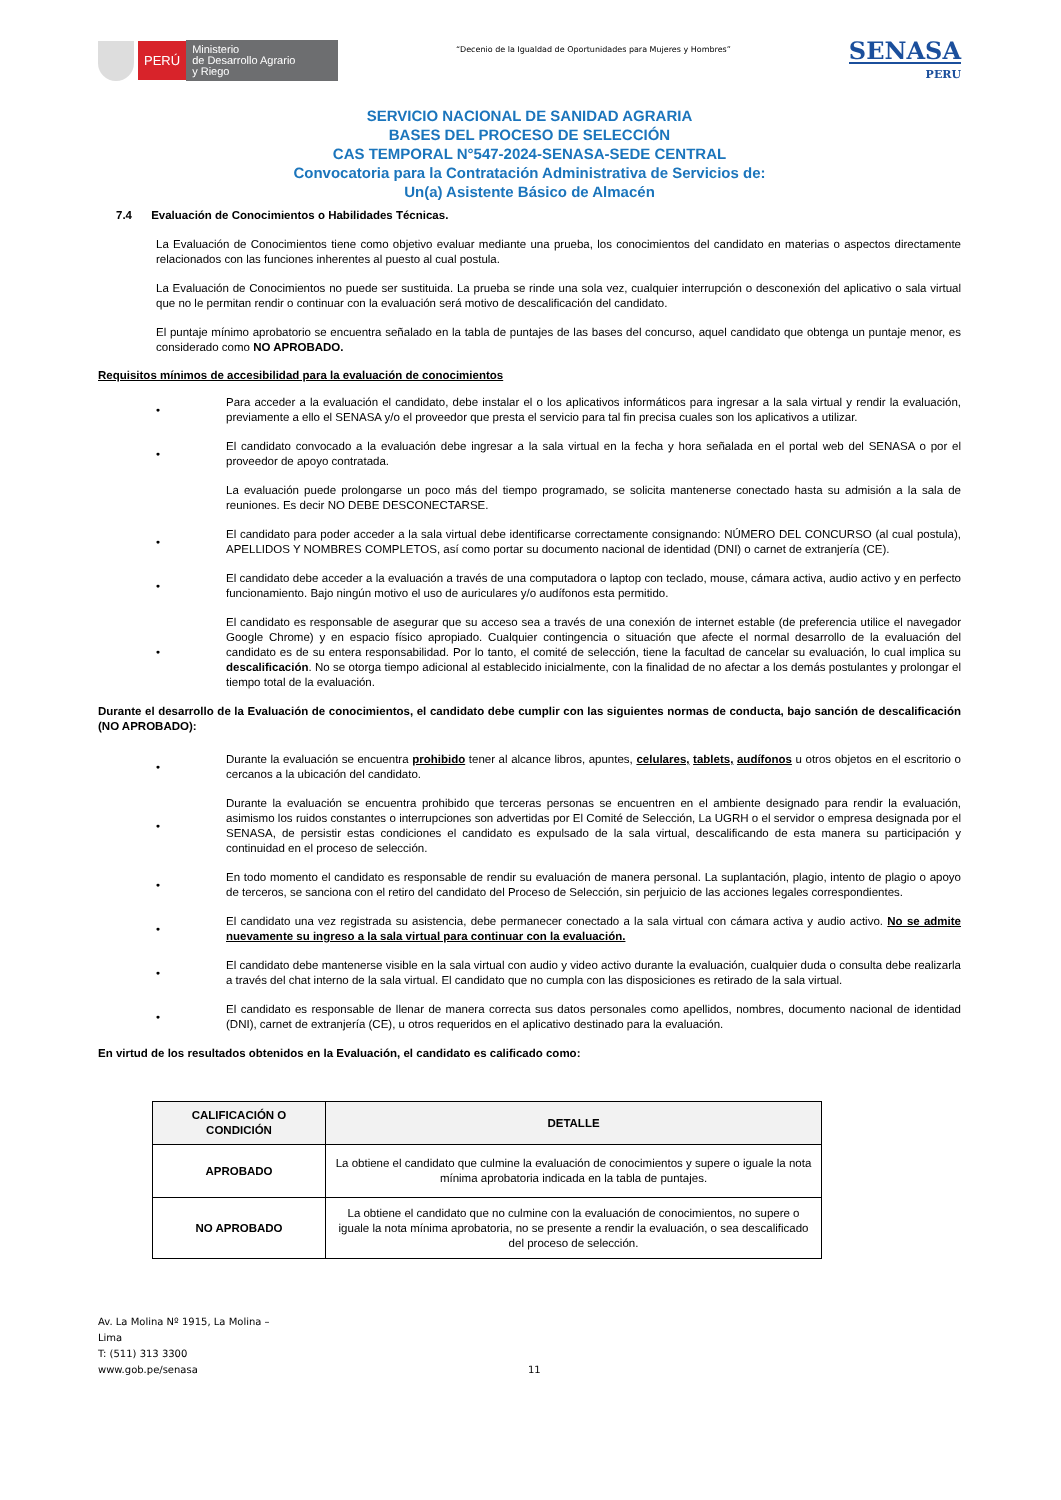PERÚ
Ministerio
de Desarrollo Agrario
y Riego
“Decenio de la Igualdad de Oportunidades para Mujeres y Hombres”
SENASA
PERU
SERVICIO NACIONAL DE SANIDAD AGRARIA
BASES DEL PROCESO DE SELECCIÓN
CAS TEMPORAL N°547-2024-SENASA-SEDE CENTRAL
Convocatoria para la Contratación Administrativa de Servicios de:
Un(a) Asistente Básico de Almacén
7.4 Evaluación de Conocimientos o Habilidades Técnicas.
La Evaluación de Conocimientos tiene como objetivo evaluar mediante una prueba, los conocimientos del candidato en materias o aspectos directamente relacionados con las funciones inherentes al puesto al cual postula.
La Evaluación de Conocimientos no puede ser sustituida. La prueba se rinde una sola vez, cualquier interrupción o desconexión del aplicativo o sala virtual que no le permitan rendir o continuar con la evaluación será motivo de descalificación del candidato.
El puntaje mínimo aprobatorio se encuentra señalado en la tabla de puntajes de las bases del concurso, aquel candidato que obtenga un puntaje menor, es considerado como NO APROBADO.
Requisitos mínimos de accesibilidad para la evaluación de conocimientos
• Para acceder a la evaluación el candidato, debe instalar el o los aplicativos informáticos para ingresar a la sala virtual y rendir la evaluación, previamente a ello el SENASA y/o el proveedor que presta el servicio para tal fin precisa cuales son los aplicativos a utilizar.
• El candidato convocado a la evaluación debe ingresar a la sala virtual en la fecha y hora señalada en el portal web del SENASA o por el proveedor de apoyo contratada.
La evaluación puede prolongarse un poco más del tiempo programado, se solicita mantenerse conectado hasta su admisión a la sala de reuniones. Es decir NO DEBE DESCONECTARSE.
• El candidato para poder acceder a la sala virtual debe identificarse correctamente consignando: NÚMERO DEL CONCURSO (al cual postula), APELLIDOS Y NOMBRES COMPLETOS, así como portar su documento nacional de identidad (DNI) o carnet de extranjería (CE).
• El candidato debe acceder a la evaluación a través de una computadora o laptop con teclado, mouse, cámara activa, audio activo y en perfecto funcionamiento. Bajo ningún motivo el uso de auriculares y/o audífonos esta permitido.
• El candidato es responsable de asegurar que su acceso sea a través de una conexión de internet estable (de preferencia utilice el navegador Google Chrome) y en espacio físico apropiado. Cualquier contingencia o situación que afecte el normal desarrollo de la evaluación del candidato es de su entera responsabilidad. Por lo tanto, el comité de selección, tiene la facultad de cancelar su evaluación, lo cual implica su descalificación. No se otorga tiempo adicional al establecido inicialmente, con la finalidad de no afectar a los demás postulantes y prolongar el tiempo total de la evaluación.
Durante el desarrollo de la Evaluación de conocimientos, el candidato debe cumplir con las siguientes normas de conducta, bajo sanción de descalificación (NO APROBADO):
• Durante la evaluación se encuentra prohibido tener al alcance libros, apuntes, celulares, tablets, audífonos u otros objetos en el escritorio o cercanos a la ubicación del candidato.
• Durante la evaluación se encuentra prohibido que terceras personas se encuentren en el ambiente designado para rendir la evaluación, asimismo los ruidos constantes o interrupciones son advertidas por El Comité de Selección, La UGRH o el servidor o empresa designada por el SENASA, de persistir estas condiciones el candidato es expulsado de la sala virtual, descalificando de esta manera su participación y continuidad en el proceso de selección.
• En todo momento el candidato es responsable de rendir su evaluación de manera personal. La suplantación, plagio, intento de plagio o apoyo de terceros, se sanciona con el retiro del candidato del Proceso de Selección, sin perjuicio de las acciones legales correspondientes.
• El candidato una vez registrada su asistencia, debe permanecer conectado a la sala virtual con cámara activa y audio activo. No se admite nuevamente su ingreso a la sala virtual para continuar con la evaluación.
• El candidato debe mantenerse visible en la sala virtual con audio y video activo durante la evaluación, cualquier duda o consulta debe realizarla a través del chat interno de la sala virtual. El candidato que no cumpla con las disposiciones es retirado de la sala virtual.
• El candidato es responsable de llenar de manera correcta sus datos personales como apellidos, nombres, documento nacional de identidad (DNI), carnet de extranjería (CE), u otros requeridos en el aplicativo destinado para la evaluación.
En virtud de los resultados obtenidos en la Evaluación, el candidato es calificado como:
| CALIFICACIÓN O CONDICIÓN | DETALLE |
| --- | --- |
| APROBADO | La obtiene el candidato que culmine la evaluación de conocimientos y supere o iguale la nota mínima aprobatoria indicada en la tabla de puntajes. |
| NO APROBADO | La obtiene el candidato que no culmine con la evaluación de conocimientos, no supere o iguale la nota mínima aprobatoria, no se presente a rendir la evaluación, o sea descalificado del proceso de selección. |
Av. La Molina Nº 1915, La Molina –
Lima
T: (511) 313 3300
www.gob.pe/senasa
11